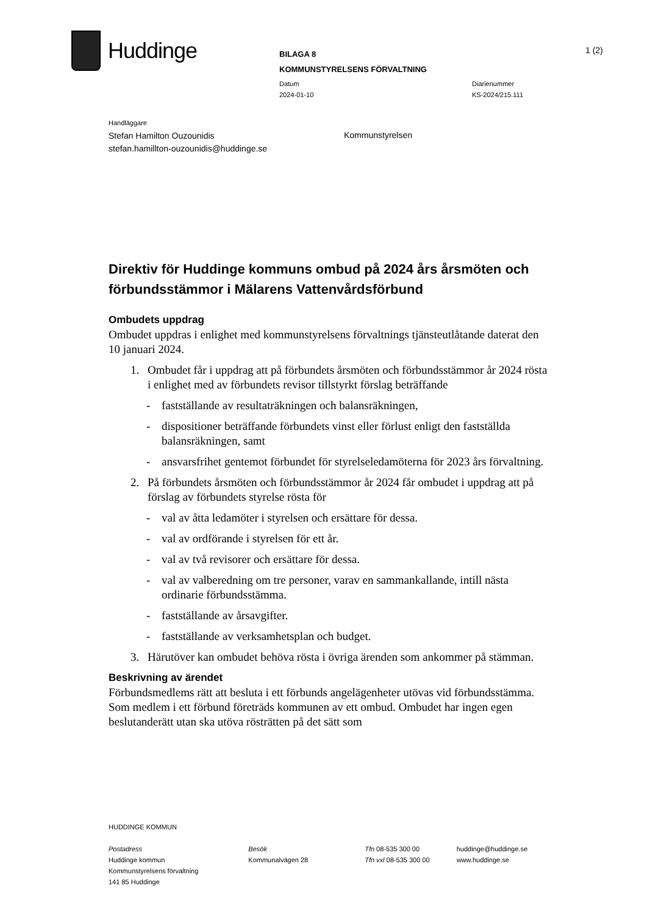Huddinge
BILAGA 8
KOMMUNSTYRELSENS FÖRVALTNING
1 (2)
Datum
2024-01-10
Diarienummer
KS-2024/215.111
Handläggare
Stefan Hamilton Ouzounidis
stefan.hamillton-ouzounidis@huddinge.se
Kommunstyrelsen
Direktiv för Huddinge kommuns ombud på 2024 års årsmöten och förbundsstämmor i Mälarens Vattenvårdsförbund
Ombudets uppdrag
Ombudet uppdras i enlighet med kommunstyrelsens förvaltnings tjänsteutlåtande daterat den 10 januari 2024.
1. Ombudet får i uppdrag att på förbundets årsmöten och förbundsstämmor år 2024 rösta i enlighet med av förbundets revisor tillstyrkt förslag beträffande
- fastställande av resultaträkningen och balansräkningen,
- dispositioner beträffande förbundets vinst eller förlust enligt den fastställda balansräkningen, samt
- ansvarsfrihet gentemot förbundet för styrelseledamöterna för 2023 års förvaltning.
2. På förbundets årsmöten och förbundsstämmor år 2024 får ombudet i uppdrag att på förslag av förbundets styrelse rösta för
- val av åtta ledamöter i styrelsen och ersättare för dessa.
- val av ordförande i styrelsen för ett år.
- val av två revisorer och ersättare för dessa.
- val av valberedning om tre personer, varav en sammankallande, intill nästa ordinarie förbundsstämma.
- fastställande av årsavgifter.
- fastställande av verksamhetsplan och budget.
3. Härutöver kan ombudet behöva rösta i övriga ärenden som ankommer på stämman.
Beskrivning av ärendet
Förbundsmedlems rätt att besluta i ett förbunds angelägenheter utövas vid förbundsstämma. Som medlem i ett förbund företräds kommunen av ett ombud. Ombudet har ingen egen beslutanderätt utan ska utöva rösträtten på det sätt som
HUDDINGE KOMMUN
Postadress
Huddinge kommun
Kommunstyrelsens förvaltning
141 85 Huddinge
Besök
Kommunalvägen 28
Tfn 08-535 300 00
Tfn vxl 08-535 300 00
huddinge@huddinge.se
www.huddinge.se